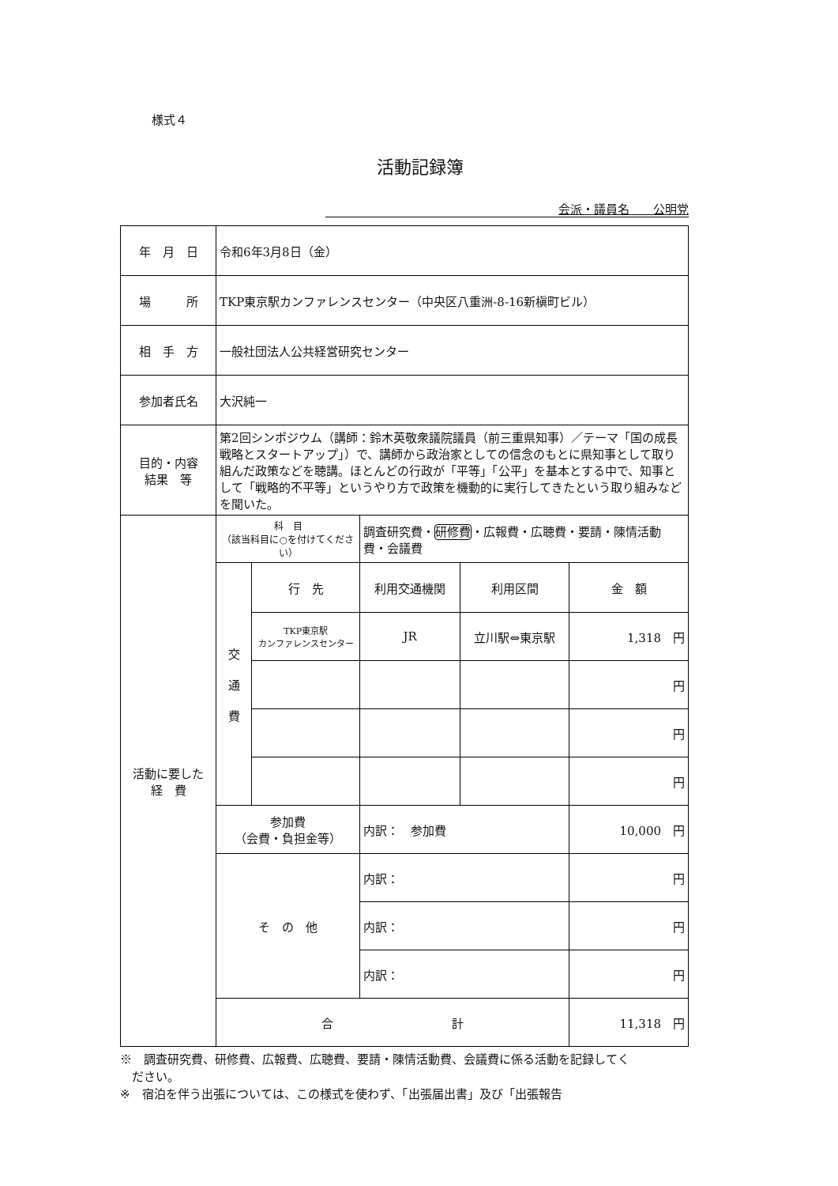様式４
活動記録簿
会派・議員名　　公明党
| 年 月 日 | 令和6年3月8日（金） | | | | |
| 場 所 | TKP東京駅カンファレンスセンター（中央区八重洲-8-16新槇町ビル） | | | | |
| 相 手 方 | 一般社団法人公共経営研究センター | | | | |
| 参加者氏名 | 大沢純一 | | | | |
| 目的・内容 結果 等 | 第2回シンポジウム（講師：鈴木英敬衆議院議員（前三重県知事）／テーマ「国の成長戦略とスタートアップ」）で、講師から政治家としての信念のもとに県知事として取り組んだ政策などを聴講。ほとんどの行政が「平等」「公平」を基本とする中で、知事として「戦略的不平等」というやり方で政策を機動的に実行してきたという取り組みなどを聞いた。 | | | | |
| 活動に要した 経 費 | 科 目 （該当科目に○を付けてください） | | 調査研究費・ 研修費 ・広報費・広聴費・要請・陳情活動費・会議費 | | |
| | 交 通 費 | 行 先 | 利用交通機関 | 利用区間 | 金 額 |
| | | TKP東京駅 カンファレンスセンター | JR | 立川駅⇔東京駅 | 1,318 円 |
| | | | | | 円 |
| | | | | | 円 |
| | | | | | 円 |
| | 参加費 （会費・負担金等） | | 内訳： 参加費 | | 10,000 円 |
| | そ の 他 | | 内訳： | | 円 |
| | | | 内訳： | | 円 |
| | | | 内訳： | | 円 |
| | 合 計 | | | | 11,318 円 |
※　調査研究費、研修費、広報費、広聴費、要請・陳情活動費、会議費に係る活動を記録してく
　ださい。
※　宿泊を伴う出張については、この様式を使わず、「出張届出書」及び「出張報告